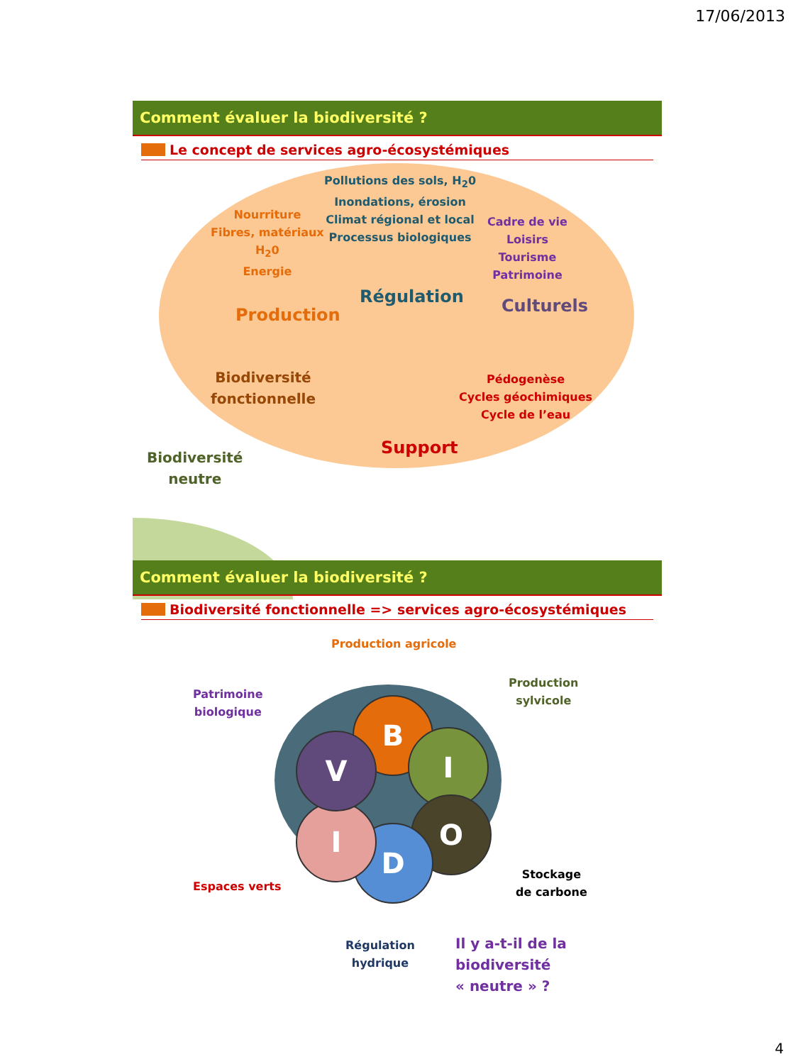17/06/2013
Comment évaluer la biodiversité ?
Le concept de services agro-écosystémiques
Pollutions des sols, H<sub>2</sub>0
Inondations, érosion
Climat régional et local
Processus biologiques
Nourriture
Fibres, matériaux
H<sub>2</sub>0
Energie
Cadre de vie
Loisirs
Tourisme
Patrimoine
Régulation
Production Culturels
Biodiversité
fonctionnelle
Pédogenèse
Cycles géochimiques
Cycle de l’eau
Support
Biodiversité
neutre
Comment évaluer la biodiversité ?
Biodiversité fonctionnelle => services agro-écosystémiques
B
I
O
D
I
V
Production agricole
Production
sylvicole
Patrimoine
biologique
Espaces verts
Stockage
de carbone
Régulation
hydrique
Il y a-t-il de la biodiversité
« neutre » ?
4